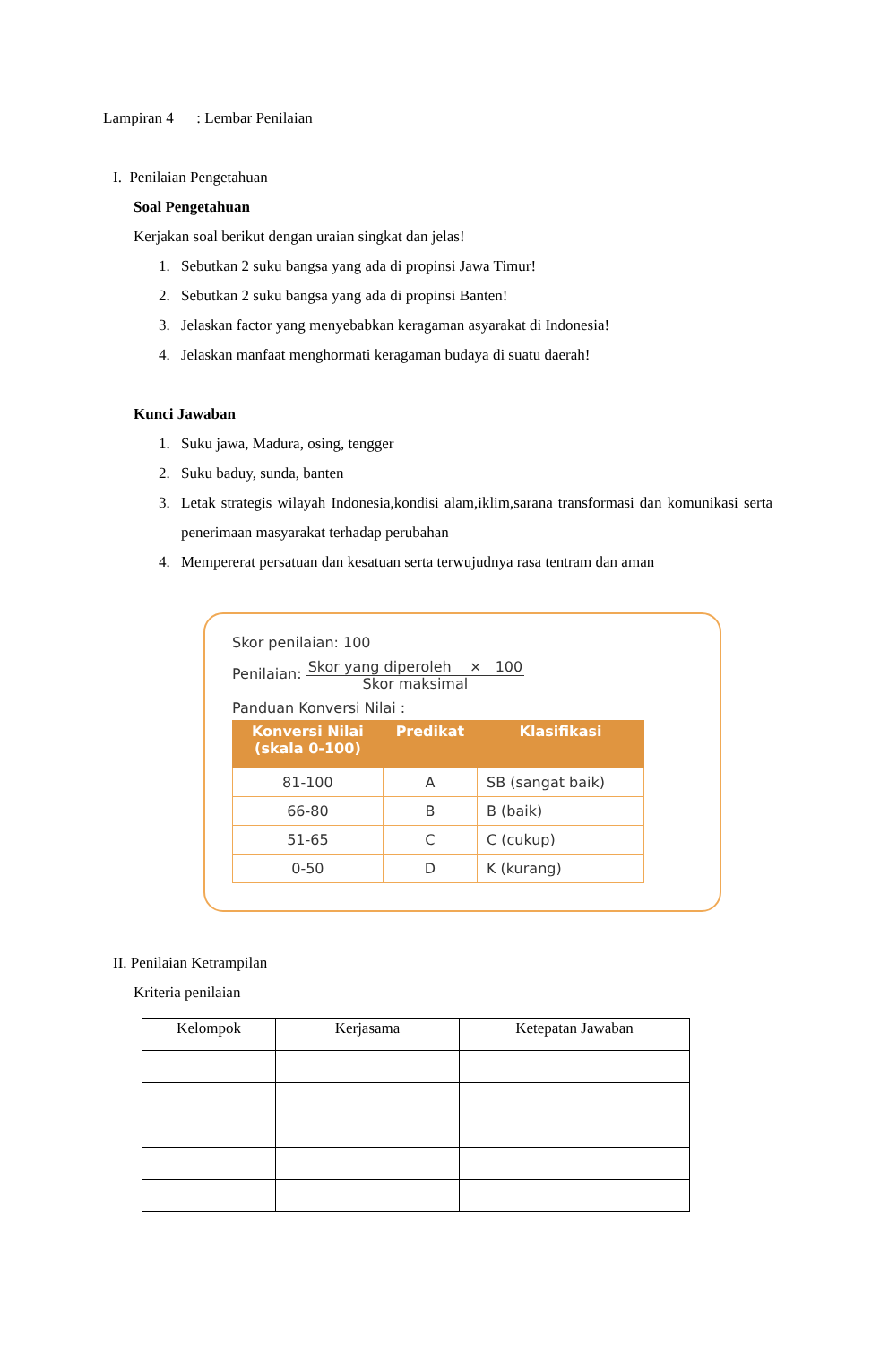Lampiran 4 : Lembar Penilaian
I. Penilaian Pengetahuan
Soal Pengetahuan
Kerjakan soal berikut dengan uraian singkat dan jelas!
1. Sebutkan 2 suku bangsa yang ada di propinsi Jawa Timur!
2. Sebutkan 2 suku bangsa yang ada di propinsi Banten!
3. Jelaskan factor yang menyebabkan keragaman asyarakat di Indonesia!
4. Jelaskan manfaat menghormati keragaman budaya di suatu daerah!
Kunci Jawaban
1. Suku jawa, Madura, osing, tengger
2. Suku baduy, sunda, banten
3. Letak strategis wilayah Indonesia,kondisi alam,iklim,sarana transformasi dan komunikasi serta penerimaan masyarakat terhadap perubahan
4. Mempererat persatuan dan kesatuan serta terwujudnya rasa tentram dan aman
Skor penilaian: 100
Penilaian: Skor yang diperoleh × 100
Skor maksimal
Panduan Konversi Nilai :
| Konversi Nilai (skala 0-100) | Predikat | Klasifikasi |
| --- | --- | --- |
| 81-100 | A | SB (sangat baik) |
| 66-80 | B | B (baik) |
| 51-65 | C | C (cukup) |
| 0-50 | D | K (kurang) |
II. Penilaian Ketrampilan
Kriteria penilaian
| Kelompok | Kerjasama | Ketepatan Jawaban |
| --- | --- | --- |